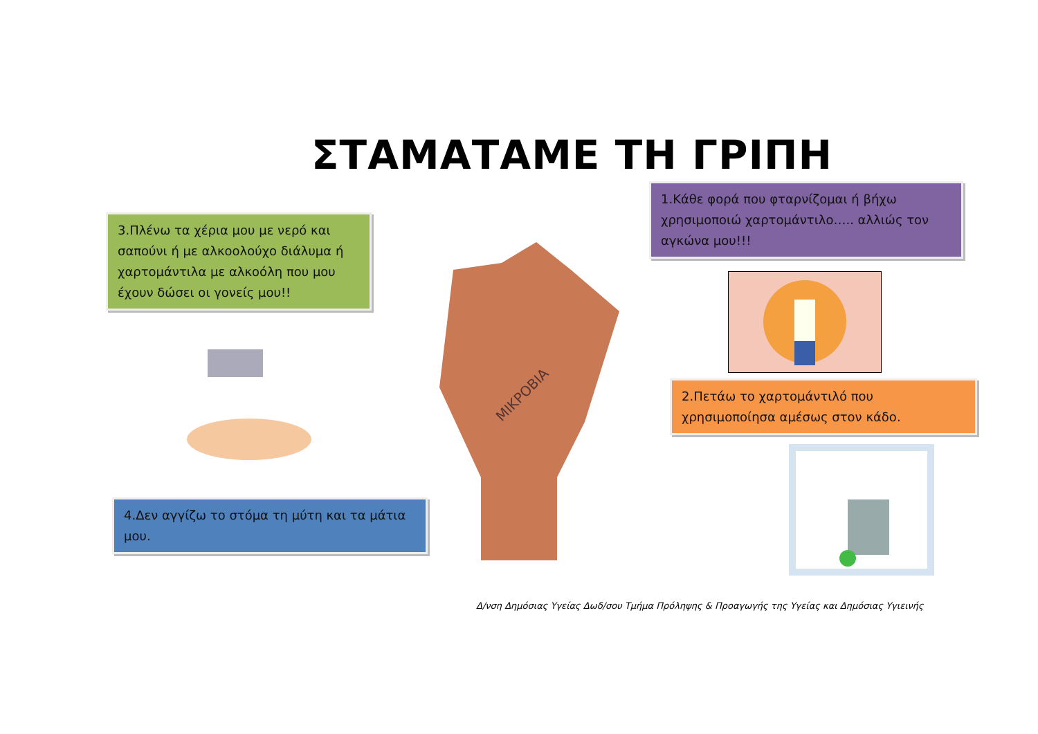ΣΤΑΜΑΤΑΜΕ ΤΗ ΓΡΙΠΗ
1.Κάθε φορά που φταρνίζομαι ή βήχω χρησιμοποιώ χαρτομάντιλο….. αλλιώς τον αγκώνα μου!!!
3.Πλένω τα χέρια μου με νερό και σαπούνι ή με αλκοολούχο διάλυμα ή χαρτομάντιλα με αλκοόλη που μου έχουν δώσει οι γονείς μου!!
2.Πετάω το χαρτομάντιλό που χρησιμοποίησα αμέσως στον κάδο.
ΜΙΚΡΟΒΙΑ
4.Δεν αγγίζω το στόμα τη μύτη και τα μάτια μου.
Δ/νση Δημόσιας Υγείας Δωδ/σου Τμήμα Πρόληψης & Προαγωγής της Υγείας και Δημόσιας Υγιεινής